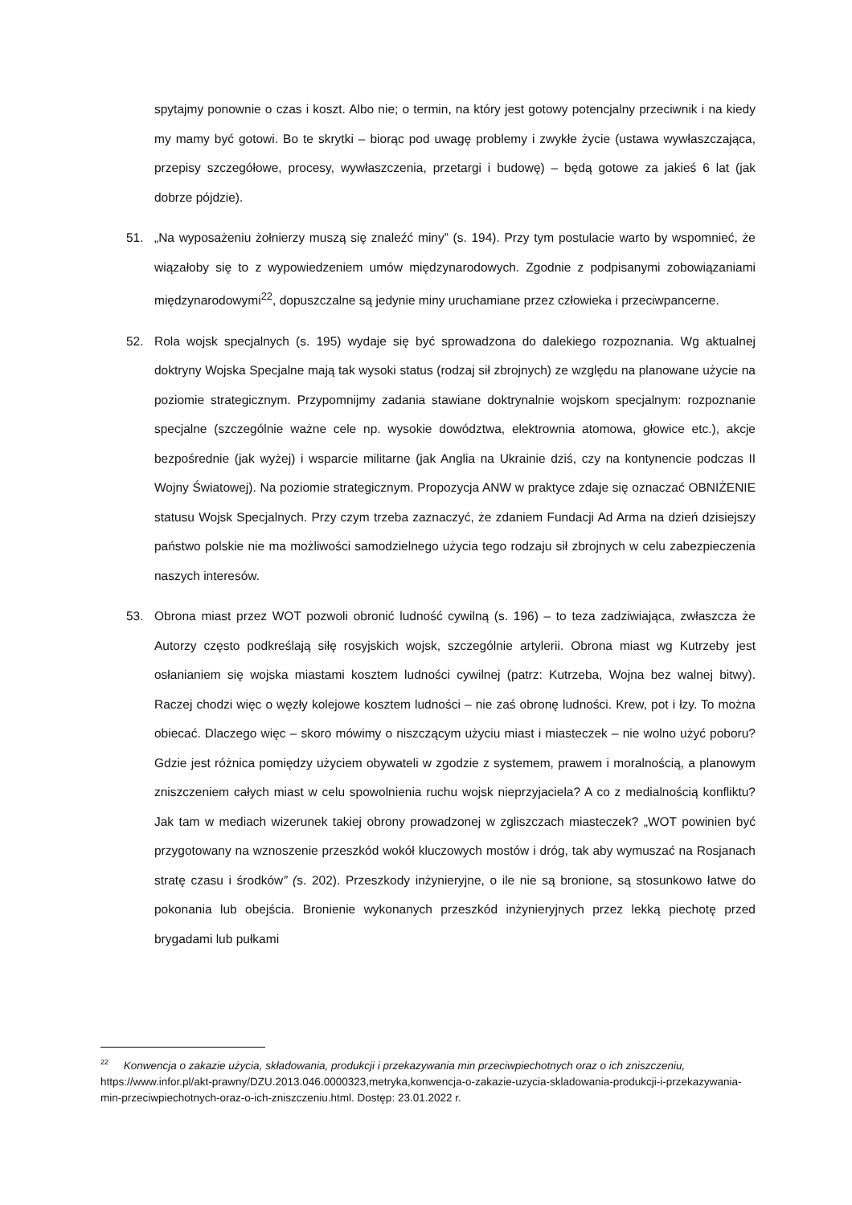spytajmy ponownie o czas i koszt. Albo nie; o termin, na który jest gotowy potencjalny przeciwnik i na kiedy my mamy być gotowi. Bo te skrytki – biorąc pod uwagę problemy i zwykłe życie (ustawa wywłaszczająca, przepisy szczegółowe, procesy, wywłaszczenia, przetargi i budowę) – będą gotowe za jakieś 6 lat (jak dobrze pójdzie).
51. „Na wyposażeniu żołnierzy muszą się znaleźć miny” (s. 194). Przy tym postulacie warto by wspomnieć, że wiązałoby się to z wypowiedzeniem umów międzynarodowych. Zgodnie z podpisanymi zobowiązaniami międzynarodowymi<sup>22</sup>, dopuszczalne są jedynie miny uruchamiane przez człowieka i przeciwpancerne.
52. Rola wojsk specjalnych (s. 195) wydaje się być sprowadzona do dalekiego rozpoznania. Wg aktualnej doktryny Wojska Specjalne mają tak wysoki status (rodzaj sił zbrojnych) ze względu na planowane użycie na poziomie strategicznym. Przypomnijmy zadania stawiane doktrynalnie wojskom specjalnym: rozpoznanie specjalne (szczególnie ważne cele np. wysokie dowództwa, elektrownia atomowa, głowice etc.), akcje bezpośrednie (jak wyżej) i wsparcie militarne (jak Anglia na Ukrainie dziś, czy na kontynencie podczas II Wojny Światowej). Na poziomie strategicznym. Propozycja ANW w praktyce zdaje się oznaczać OBNIŻENIE statusu Wojsk Specjalnych. Przy czym trzeba zaznaczyć, że zdaniem Fundacji Ad Arma na dzień dzisiejszy państwo polskie nie ma możliwości samodzielnego użycia tego rodzaju sił zbrojnych w celu zabezpieczenia naszych interesów.
53. Obrona miast przez WOT pozwoli obronić ludność cywilną (s. 196) – to teza zadziwiająca, zwłaszcza że Autorzy często podkreślają siłę rosyjskich wojsk, szczególnie artylerii. Obrona miast wg Kutrzeby jest osłanianiem się wojska miastami kosztem ludności cywilnej (patrz: Kutrzeba, Wojna bez walnej bitwy). Raczej chodzi więc o węzły kolejowe kosztem ludności – nie zaś obronę ludności. Krew, pot i łzy. To można obiecać. Dlaczego więc – skoro mówimy o niszczącym użyciu miast i miasteczek – nie wolno użyć poboru? Gdzie jest różnica pomiędzy użyciem obywateli w zgodzie z systemem, prawem i moralnością, a planowym zniszczeniem całych miast w celu spowolnienia ruchu wojsk nieprzyjaciela? A co z medialnością konfliktu? Jak tam w mediach wizerunek takiej obrony prowadzonej w zgliszczach miasteczek? „WOT powinien być przygotowany na wznoszenie przeszkód wokół kluczowych mostów i dróg, tak aby wymuszać na Rosjanach stratę czasu i środków” (s. 202). Przeszkody inżynieryjne, o ile nie są bronione, są stosunkowo łatwe do pokonania lub obejścia. Bronienie wykonanych przeszkód inżynieryjnych przez lekką piechotę przed brygadami lub pułkami
<sup>22</sup> Konwencja o zakazie użycia, składowania, produkcji i przekazywania min przeciwpiechotnych oraz o ich zniszczeniu, https://www.infor.pl/akt-prawny/DZU.2013.046.0000323,metryka,konwencja-o-zakazie-uzycia-skladowania-produkcji-i-przekazywania-min-przeciwpiechotnych-oraz-o-ich-zniszczeniu.html. Dostęp: 23.01.2022 r.